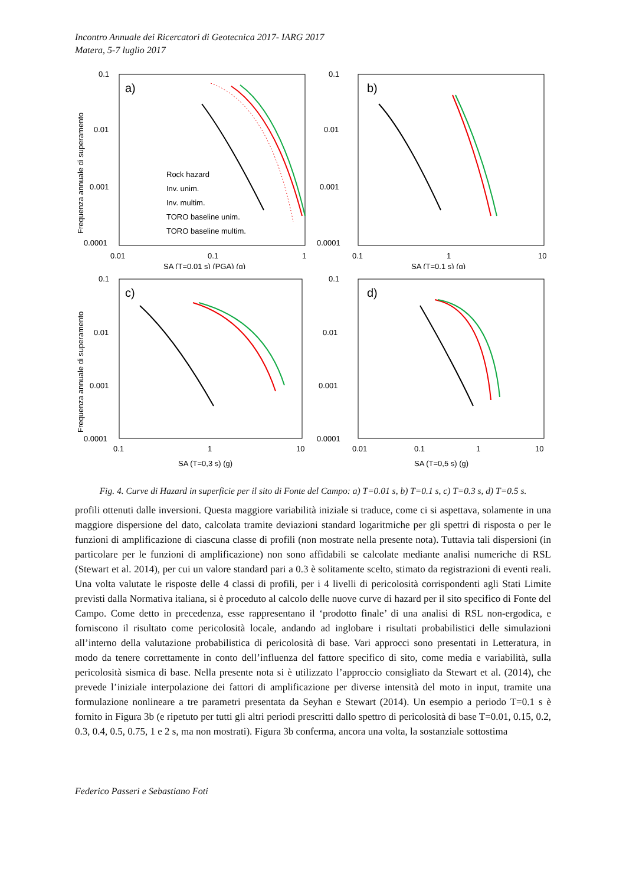Incontro Annuale dei Ricercatori di Geotecnica 2017- IARG 2017
Matera, 5-7 luglio 2017
Frequenza annuale di superamento
0.1
0.01
0.001
0.0001
a)
0.01
0.1
1
SA (T=0,01 s) (PGA) (g)
Rock hazard
Inv. unim.
Inv. multim.
TORO baseline unim.
TORO baseline multim.
0.1
0.01
0.001
0.0001
b)
0.1
1
10
SA (T=0,1 s) (g)
Frequenza annuale di superamento
0.1
0.01
0.001
0.0001
c)
0.1
1
10
SA (T=0,3 s) (g)
0.1
0.01
0.001
0.0001
d)
0.01
0.1
1
10
SA (T=0,5 s) (g)
Fig. 4. Curve di Hazard in superficie per il sito di Fonte del Campo: a) T=0.01 s, b) T=0.1 s, c) T=0.3 s, d) T=0.5 s.
profili ottenuti dalle inversioni. Questa maggiore variabilità iniziale si traduce, come ci si aspettava, solamente in una maggiore dispersione del dato, calcolata tramite deviazioni standard logaritmiche per gli spettri di risposta o per le funzioni di amplificazione di ciascuna classe di profili (non mostrate nella presente nota). Tuttavia tali dispersioni (in particolare per le funzioni di amplificazione) non sono affidabili se calcolate mediante analisi numeriche di RSL (Stewart et al. 2014), per cui un valore standard pari a 0.3 è solitamente scelto, stimato da registrazioni di eventi reali. Una volta valutate le risposte delle 4 classi di profili, per i 4 livelli di pericolosità corrispondenti agli Stati Limite previsti dalla Normativa italiana, si è proceduto al calcolo delle nuove curve di hazard per il sito specifico di Fonte del Campo. Come detto in precedenza, esse rappresentano il ‘prodotto finale’ di una analisi di RSL non-ergodica, e forniscono il risultato come pericolosità locale, andando ad inglobare i risultati probabilistici delle simulazioni all’interno della valutazione probabilistica di pericolosità di base. Vari approcci sono presentati in Letteratura, in modo da tenere correttamente in conto dell’influenza del fattore specifico di sito, come media e variabilità, sulla pericolosità sismica di base. Nella presente nota si è utilizzato l’approccio consigliato da Stewart et al. (2014), che prevede l’iniziale interpolazione dei fattori di amplificazione per diverse intensità del moto in input, tramite una formulazione nonlineare a tre parametri presentata da Seyhan e Stewart (2014). Un esempio a periodo T=0.1 s è fornito in Figura 3b (e ripetuto per tutti gli altri periodi prescritti dallo spettro di pericolosità di base T=0.01, 0.15, 0.2, 0.3, 0.4, 0.5, 0.75, 1 e 2 s, ma non mostrati). Figura 3b conferma, ancora una volta, la sostanziale sottostima
Federico Passeri e Sebastiano Foti